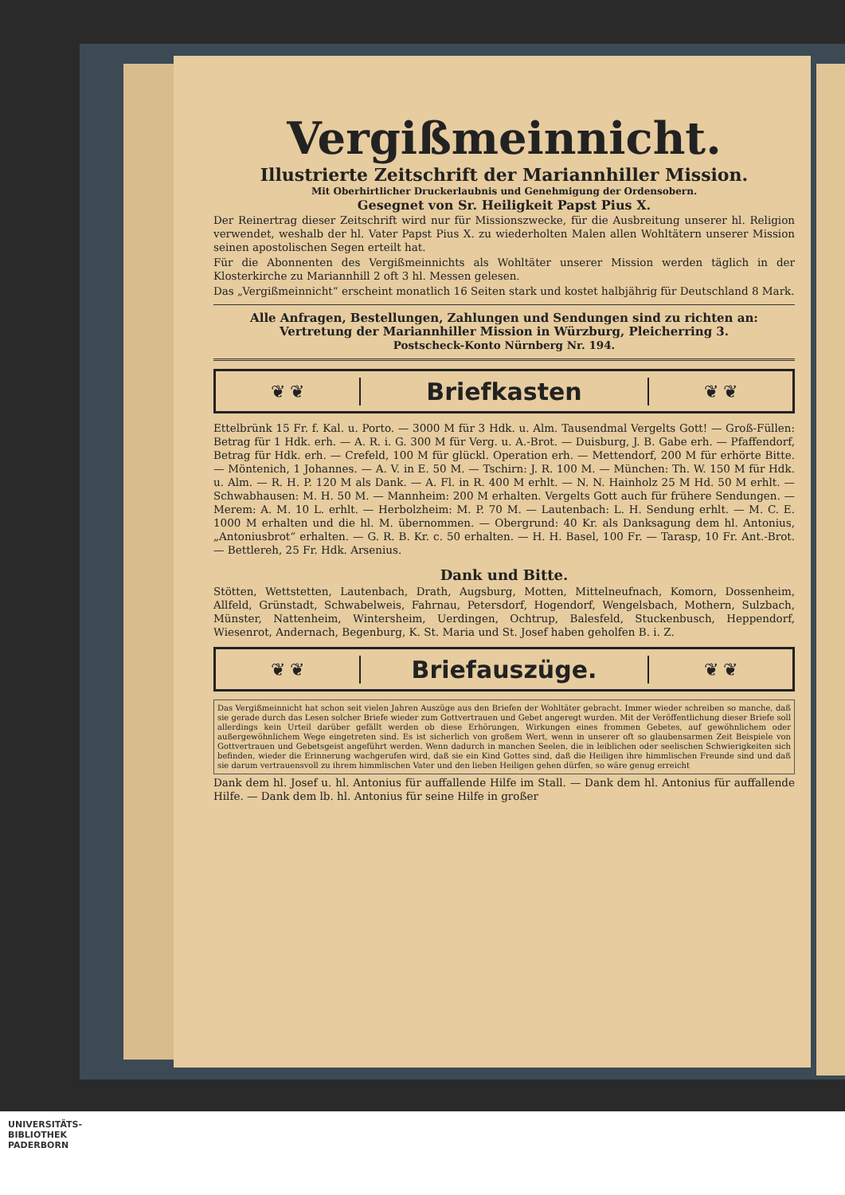Vergißmeinnicht.
Illustrierte Zeitschrift der Mariannhiller Mission.
Mit Oberhirtlicher Druckerlaubnis und Genehmigung der Ordensobern.
Gesegnet von Sr. Heiligkeit Papst Pius X.
Der Reinertrag dieser Zeitschrift wird nur für Missionszwecke, für die Ausbreitung unserer hl. Religion verwendet, weshalb der hl. Vater Papst Pius X. zu wiederholten Malen allen Wohltätern unserer Mission seinen apostolischen Segen erteilt hat.
Für die Abonnenten des Vergißmeinnichts als Wohltäter unserer Mission werden täglich in der Klosterkirche zu Mariannhill 2 oft 3 hl. Messen gelesen.
Das „Vergißmeinnicht“ erscheint monatlich 16 Seiten stark und kostet halbjährig für Deutschland 8 Mark.
Alle Anfragen, Bestellungen, Zahlungen und Sendungen sind zu richten an:
Vertretung der Mariannhiller Mission in Würzburg, Pleicherring 3.
Postscheck-Konto Nürnberg Nr. 194.
❦ ❦
Briefkasten
❦ ❦
Ettelbrünk 15 Fr. f. Kal. u. Porto. — 3000 M für 3 Hdk. u. Alm. Tausendmal Vergelts Gott! — Groß-Füllen: Betrag für 1 Hdk. erh. — A. R. i. G. 300 M für Verg. u. A.-Brot. — Duisburg, J. B. Gabe erh. — Pfaffendorf, Betrag für Hdk. erh. — Crefeld, 100 M für glückl. Operation erh. — Mettendorf, 200 M für erhörte Bitte. — Möntenich, 1 Johannes. — A. V. in E. 50 M. — Tschirn: J. R. 100 M. — München: Th. W. 150 M für Hdk. u. Alm. — R. H. P. 120 M als Dank. — A. Fl. in R. 400 M erhlt. — N. N. Hainholz 25 M Hd. 50 M erhlt. — Schwabhausen: M. H. 50 M. — Mannheim: 200 M erhalten. Vergelts Gott auch für frühere Sendungen. — Merem: A. M. 10 L. erhlt. — Herbolzheim: M. P. 70 M. — Lautenbach: L. H. Sendung erhlt. — M. C. E. 1000 M erhalten und die hl. M. übernommen. — Obergrund: 40 Kr. als Danksagung dem hl. Antonius, „Antoniusbrot“ erhalten. — G. R. B. Kr. c. 50 erhalten. — H. H. Basel, 100 Fr. — Tarasp, 10 Fr. Ant.-Brot. — Bettlereh, 25 Fr. Hdk. Arsenius.
Dank und Bitte.
Stötten, Wettstetten, Lautenbach, Drath, Augsburg, Motten, Mittelneufnach, Komorn, Dossenheim, Allfeld, Grünstadt, Schwabelweis, Fahrnau, Petersdorf, Hogendorf, Wengelsbach, Mothern, Sulzbach, Münster, Nattenheim, Wintersheim, Uerdingen, Ochtrup, Balesfeld, Stuckenbusch, Heppendorf, Wiesenrot, Andernach, Begenburg, K. St. Maria und St. Josef haben geholfen B. i. Z.
❦ ❦
Briefauszüge.
❦ ❦
Das Vergißmeinnicht hat schon seit vielen Jahren Auszüge aus den Briefen der Wohltäter gebracht. Immer wieder schreiben so manche, daß sie gerade durch das Lesen solcher Briefe wieder zum Gottvertrauen und Gebet angeregt wurden. Mit der Veröffentlichung dieser Briefe soll allerdings kein Urteil darüber gefällt werden ob diese Erhörungen, Wirkungen eines frommen Gebetes, auf gewöhnlichem oder außergewöhnlichem Wege eingetreten sind. Es ist sicherlich von großem Wert, wenn in unserer oft so glaubensarmen Zeit Beispiele von Gottvertrauen und Gebetsgeist angeführt werden. Wenn dadurch in manchen Seelen, die in leiblichen oder seelischen Schwierigkeiten sich befinden, wieder die Erinnerung wachgerufen wird, daß sie ein Kind Gottes sind, daß die Heiligen ihre himmlischen Freunde sind und daß sie darum vertrauensvoll zu ihrem himmlischen Vater und den lieben Heiligen gehen dürfen, so wäre genug erreicht
Dank dem hl. Josef u. hl. Antonius für auffallende Hilfe im Stall. — Dank dem hl. Antonius für auffallende Hilfe. — Dank dem lb. hl. Antonius für seine Hilfe in großer
UNIVERSITÄTS-
BIBLIOTHEK
PADERBORN